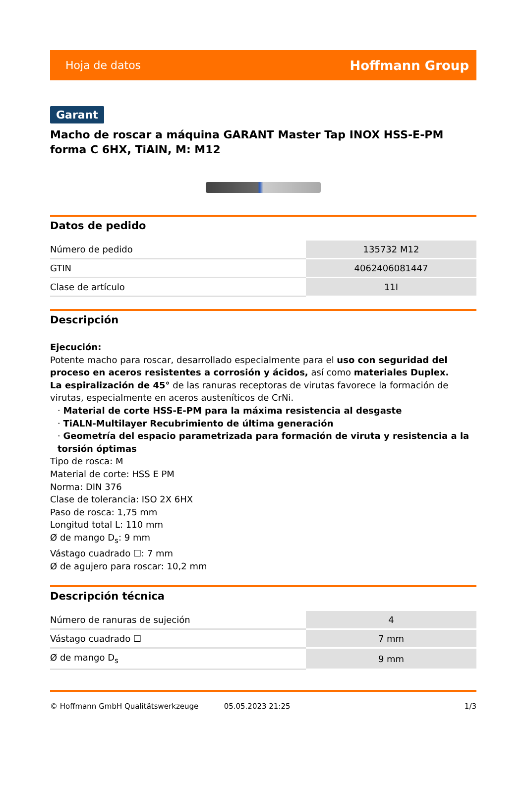Hoja de datos Hoffmann Group
Garant
Macho de roscar a máquina GARANT Master Tap INOX HSS-E-PM forma C 6HX, TiAlN, M: M12
Datos de pedido
| Número de pedido | 135732 M12 |
| GTIN | 4062406081447 |
| Clase de artículo | 11I |
Descripción
Ejecución:
Potente macho para roscar, desarrollado especialmente para el uso con seguridad del proceso en aceros resistentes a corrosión y ácidos, así como materiales Duplex.
La espiralización de 45° de las ranuras receptoras de virutas favorece la formación de virutas, especialmente en aceros austeníticos de CrNi.
· Material de corte HSS-E-PM para la máxima resistencia al desgaste
· TiALN-Multilayer Recubrimiento de última generación
· Geometría del espacio parametrizada para formación de viruta y resistencia a la torsión óptimas
Tipo de rosca: M
Material de corte: HSS E PM
Norma: DIN 376
Clase de tolerancia: ISO 2X 6HX
Paso de rosca: 1,75 mm
Longitud total L: 110 mm
Ø de mango D<sub>s</sub>: 9 mm
Vástago cuadrado ☐: 7 mm
Ø de agujero para roscar: 10,2 mm
Descripción técnica
| Número de ranuras de sujeción | 4 |
| Vástago cuadrado ☐ | 7 mm |
| Ø de mango D<sub>s</sub> | 9 mm |
© Hoffmann GmbH Qualitätswerkzeuge 05.05.2023 21:25 1/3